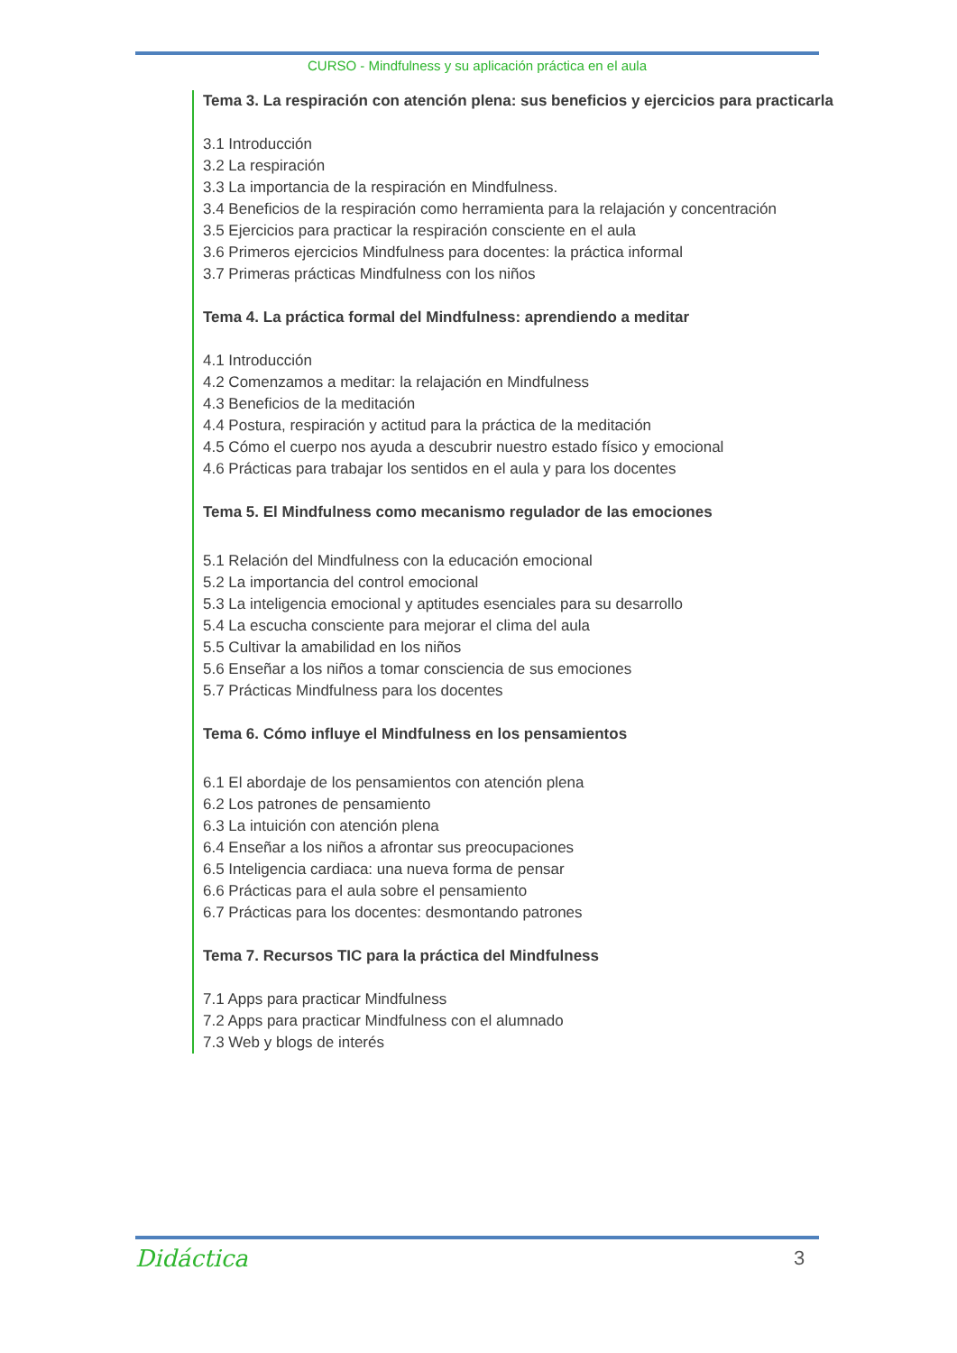CURSO - Mindfulness y su aplicación práctica en el aula
Tema 3. La respiración con atención plena: sus beneficios y ejercicios para practicarla
3.1 Introducción
3.2 La respiración
3.3 La importancia de la respiración en Mindfulness.
3.4 Beneficios de la respiración como herramienta para la relajación y concentración
3.5 Ejercicios para practicar la respiración consciente en el aula
3.6 Primeros ejercicios Mindfulness para docentes: la práctica informal
3.7 Primeras prácticas Mindfulness con los niños
Tema 4. La práctica formal del Mindfulness: aprendiendo a meditar
4.1 Introducción
4.2 Comenzamos a meditar: la relajación en Mindfulness
4.3 Beneficios de la meditación
4.4 Postura, respiración y actitud para la práctica de la meditación
4.5 Cómo el cuerpo nos ayuda a descubrir nuestro estado físico y emocional
4.6 Prácticas para trabajar los sentidos en el aula y para los docentes
Tema 5. El Mindfulness como mecanismo regulador de las emociones
5.1 Relación del Mindfulness con la educación emocional
5.2 La importancia del control emocional
5.3 La inteligencia emocional y aptitudes esenciales para su desarrollo
5.4 La escucha consciente para mejorar el clima del aula
5.5 Cultivar la amabilidad en los niños
5.6 Enseñar a los niños a tomar consciencia de sus emociones
5.7 Prácticas Mindfulness para los docentes
Tema 6. Cómo influye el Mindfulness en los pensamientos
6.1 El abordaje de los pensamientos con atención plena
6.2 Los patrones de pensamiento
6.3 La intuición con atención plena
6.4 Enseñar a los niños a afrontar sus preocupaciones
6.5 Inteligencia cardiaca: una nueva forma de pensar
6.6 Prácticas para el aula sobre el pensamiento
6.7 Prácticas para los docentes: desmontando patrones
Tema 7. Recursos TIC para la práctica del Mindfulness
7.1 Apps para practicar Mindfulness
7.2 Apps para practicar Mindfulness con el alumnado
7.3 Web y blogs de interés
Didáctica 3